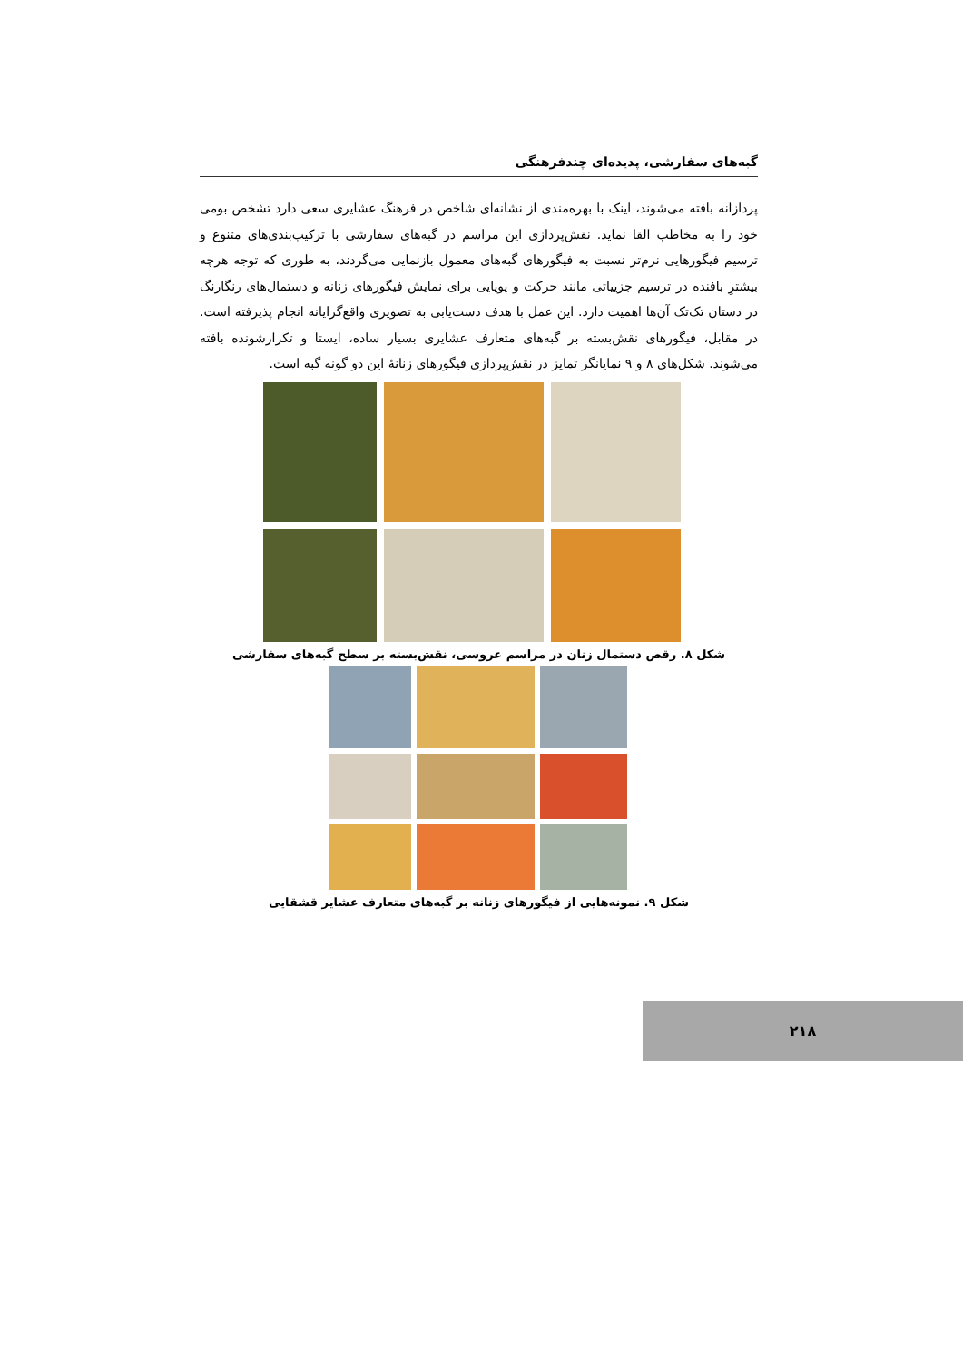گبه‌های سفارشی، پدیده‌ای چندفرهنگی
پردازانه بافته می‌شوند، اینک با بهره‌مندی از نشانه‌ای شاخص در فرهنگ عشایری سعی دارد تشخص بومی خود را به مخاطب القا نماید. نقش‌پردازی این مراسم در گبه‌های سفارشی با ترکیب‌بندی‌های متنوع و ترسیم فیگورهایی نرم‌تر نسبت به فیگورهای گبه‌های معمول بازنمایی می‌گردند، به طوری که توجه هرچه بیشترِ بافنده در ترسیم جزییاتی مانند حرکت و پویایی برای نمایش فیگورهای زنانه و دستمال‌های رنگارنگ در دستان تک‌تک آن‌ها اهمیت دارد. این عمل با هدف دست‌یابی به تصویری واقع‌گرایانه انجام پذیرفته است. در مقابل، فیگورهای نقش‌بسته بر گبه‌های متعارف عشایری بسیار ساده، ایستا و تکرارشونده بافته می‌شوند. شکل‌های ۸ و ۹ نمایانگر تمایز در نقش‌پردازی فیگورهای زنانهٔ این دو گونه گبه است.
شکل ۸. رقص دستمال زنان در مراسم عروسی، نقش‌بسته بر سطح گبه‌های سفارشی
شکل ۹. نمونه‌هایی از فیگورهای زنانه بر گبه‌های متعارف عشایر قشقایی
۲۱۸